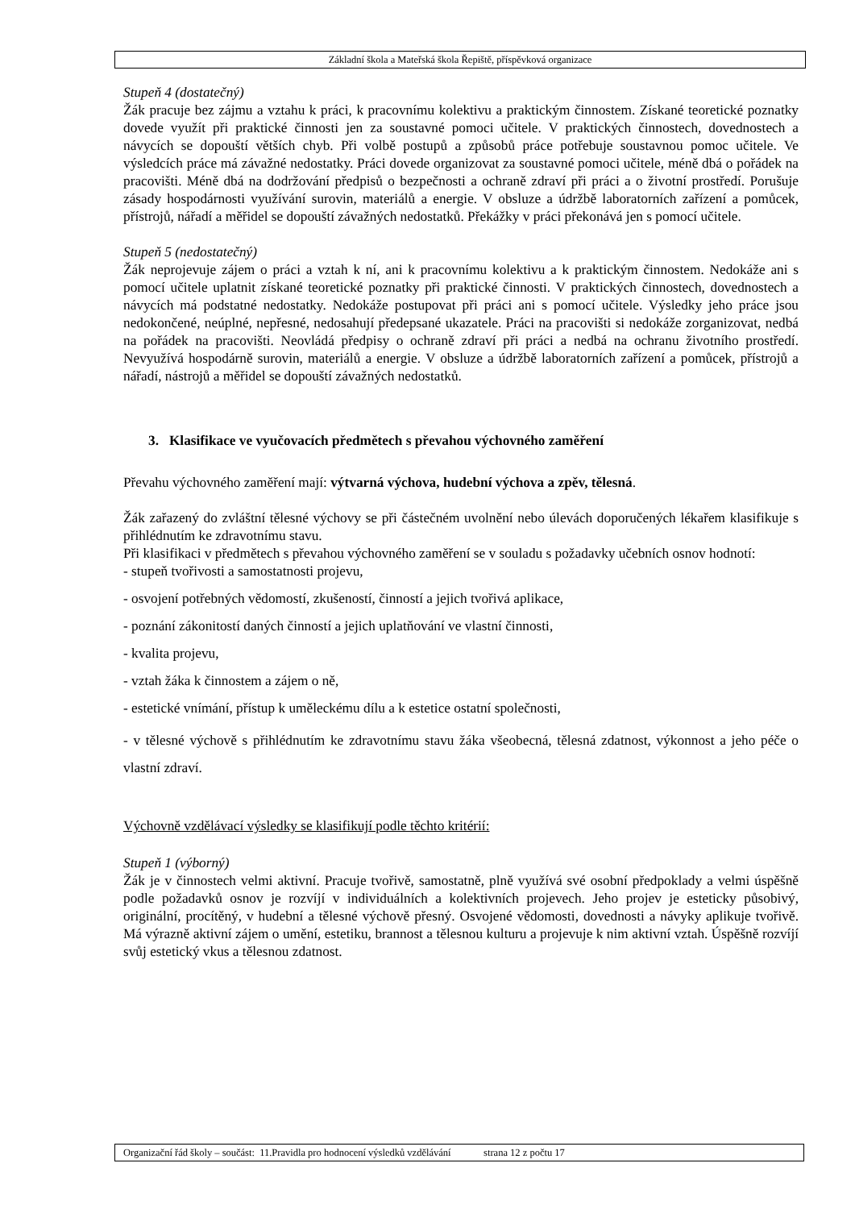Základní škola a Mateřská škola Řepiště, příspěvková organizace
Stupeň 4 (dostatečný)
Žák pracuje bez zájmu a vztahu k práci, k pracovnímu kolektivu a praktickým činnostem. Získané teoretické poznatky dovede využít při praktické činnosti jen za soustavné pomoci učitele. V praktických činnostech, dovednostech a návycích se dopouští větších chyb. Při volbě postupů a způsobů práce potřebuje soustavnou pomoc učitele. Ve výsledcích práce má závažné nedostatky. Práci dovede organizovat za soustavné pomoci učitele, méně dbá o pořádek na pracovišti. Méně dbá na dodržování předpisů o bezpečnosti a ochraně zdraví při práci a o životní prostředí. Porušuje zásady hospodárnosti využívání surovin, materiálů a energie. V obsluze a údržbě laboratorních zařízení a pomůcek, přístrojů, nářadí a měřidel se dopouští závažných nedostatků. Překážky v práci překonává jen s pomocí učitele.
Stupeň 5 (nedostatečný)
Žák neprojevuje zájem o práci a vztah k ní, ani k pracovnímu kolektivu a k praktickým činnostem. Nedokáže ani s pomocí učitele uplatnit získané teoretické poznatky při praktické činnosti. V praktických činnostech, dovednostech a návycích má podstatné nedostatky. Nedokáže postupovat při práci ani s pomocí učitele. Výsledky jeho práce jsou nedokončené, neúplné, nepřesné, nedosahují předepsané ukazatele. Práci na pracovišti si nedokáže zorganizovat, nedbá na pořádek na pracovišti. Neovládá předpisy o ochraně zdraví při práci a nedbá na ochranu životního prostředí. Nevyužívá hospodárně surovin, materiálů a energie. V obsluze a údržbě laboratorních zařízení a pomůcek, přístrojů a nářadí, nástrojů a měřidel se dopouští závažných nedostatků.
3. Klasifikace ve vyučovacích předmětech s převahou výchovného zaměření
Převahu výchovného zaměření mají: výtvarná výchova, hudební výchova a zpěv, tělesná.
Žák zařazený do zvláštní tělesné výchovy se při částečném uvolnění nebo úlevách doporučených lékařem klasifikuje s přihlédnutím ke zdravotnímu stavu.
Při klasifikaci v předmětech s převahou výchovného zaměření se v souladu s požadavky učebních osnov hodnotí:
- stupeň tvořivosti a samostatnosti projevu,
- osvojení potřebných vědomostí, zkušeností, činností a jejich tvořivá aplikace,
- poznání zákonitostí daných činností a jejich uplatňování ve vlastní činnosti,
- kvalita projevu,
- vztah žáka k činnostem a zájem o ně,
- estetické vnímání, přístup k uměleckému dílu a k estetice ostatní společnosti,
- v tělesné výchově s přihlédnutím ke zdravotnímu stavu žáka všeobecná, tělesná zdatnost, výkonnost a jeho péče o vlastní zdraví.
Výchovně vzdělávací výsledky se klasifikují podle těchto kritérií:
Stupeň 1 (výborný)
Žák je v činnostech velmi aktivní. Pracuje tvořivě, samostatně, plně využívá své osobní předpoklady a velmi úspěšně podle požadavků osnov je rozvíjí v individuálních a kolektivních projevech. Jeho projev je esteticky působivý, originální, procítěný, v hudební a tělesné výchově přesný. Osvojené vědomosti, dovednosti a návyky aplikuje tvořivě. Má výrazně aktivní zájem o umění, estetiku, brannost a tělesnou kulturu a projevuje k nim aktivní vztah. Úspěšně rozvíjí svůj estetický vkus a tělesnou zdatnost.
Organizační řád školy – součást: 11.Pravidla pro hodnocení výsledků vzdělávání strana 12 z počtu 17